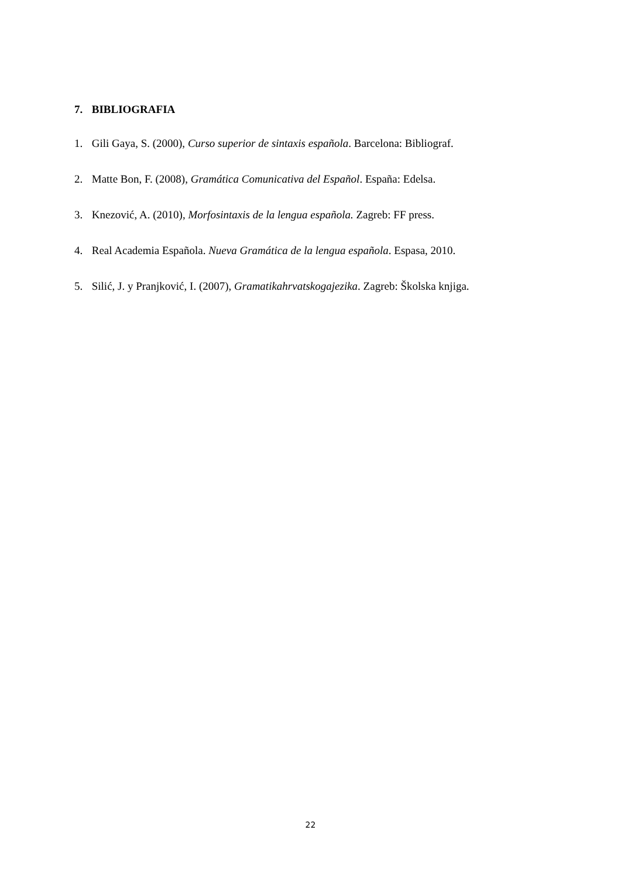7. BIBLIOGRAFIA
1. Gili Gaya, S. (2000), Curso superior de sintaxis española. Barcelona: Bibliograf.
2. Matte Bon, F. (2008), Gramática Comunicativa del Español. España: Edelsa.
3. Knezović, A. (2010), Morfosintaxis de la lengua española. Zagreb: FF press.
4. Real Academia Española. Nueva Gramática de la lengua española. Espasa, 2010.
5. Silić, J. y Pranjković, I. (2007), Gramatikahrvatskogajezika. Zagreb: Školska knjiga.
22